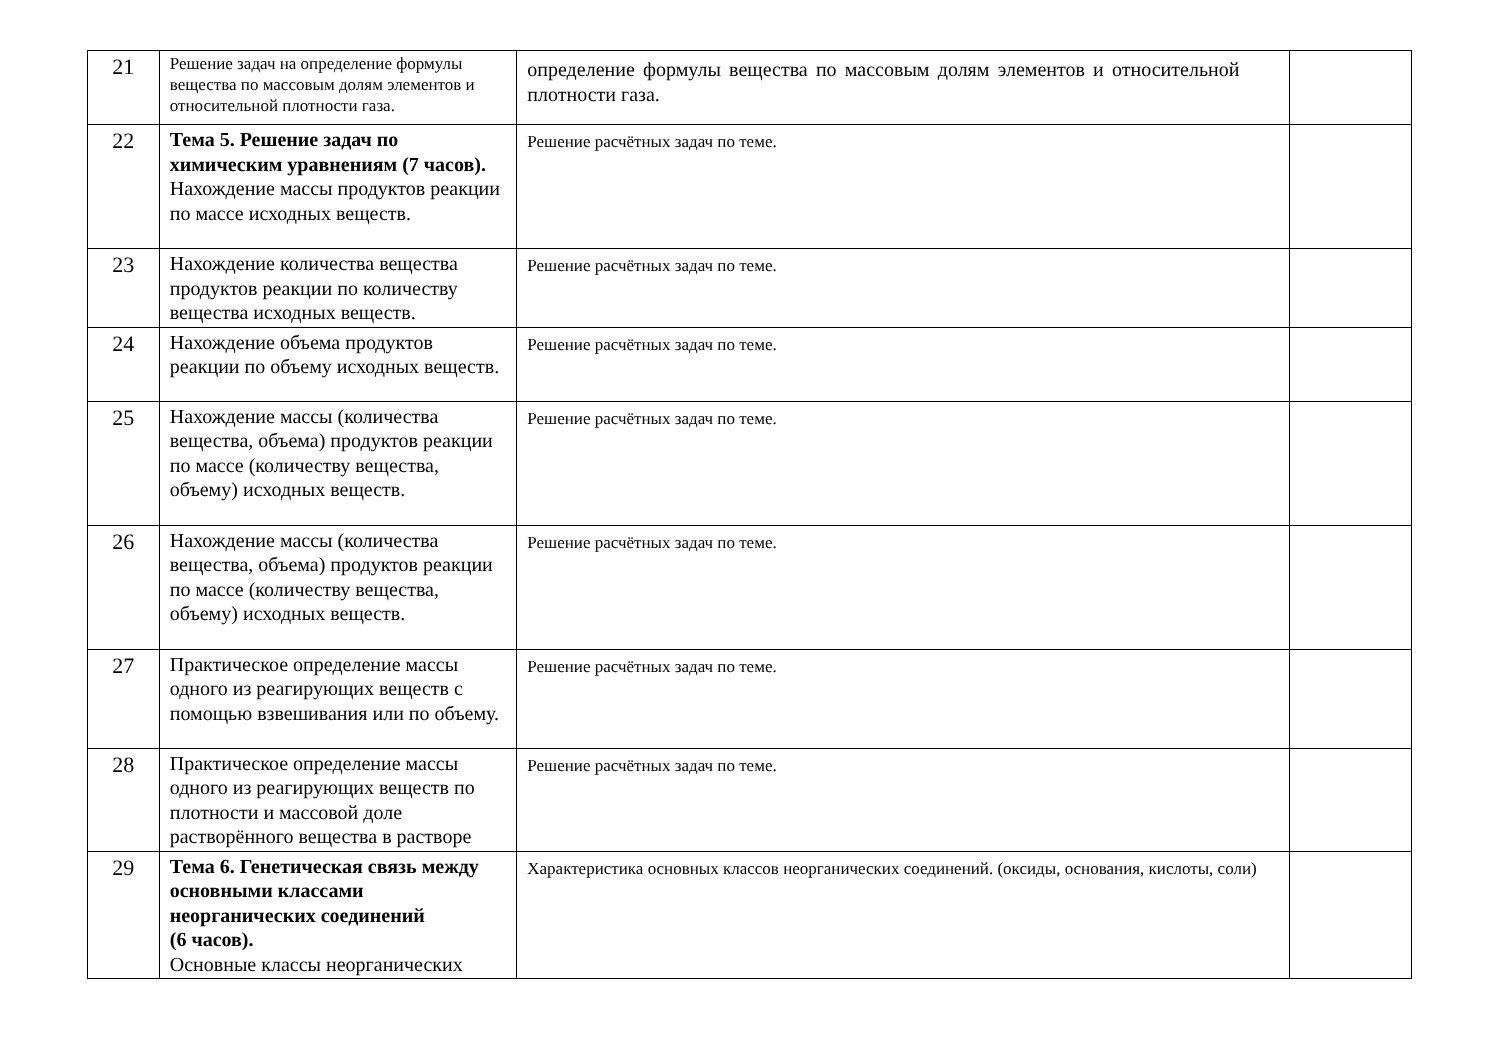| 21 | Решение задач на определение формулы вещества по массовым долям элементов и относительной плотности газа. | определение формулы вещества по массовым долям элементов и относительной плотности газа. | |
| 22 | Тема 5. Решение задач по химическим уравнениям (7 часов). Нахождение массы продуктов реакции по массе исходных веществ. | Решение расчётных задач по теме. | |
| 23 | Нахождение количества вещества продуктов реакции по количеству вещества исходных веществ. | Решение расчётных задач по теме. | |
| 24 | Нахождение объема продуктов реакции по объему исходных веществ. | Решение расчётных задач по теме. | |
| 25 | Нахождение массы (количества вещества, объема) продуктов реакции по массе (количеству вещества, объему) исходных веществ. | Решение расчётных задач по теме. | |
| 26 | Нахождение массы (количества вещества, объема) продуктов реакции по массе (количеству вещества, объему) исходных веществ. | Решение расчётных задач по теме. | |
| 27 | Практическое определение массы одного из реагирующих веществ с помощью взвешивания или по объему. | Решение расчётных задач по теме. | |
| 28 | Практическое определение массы одного из реагирующих веществ по плотности и массовой доле растворённого вещества в растворе | Решение расчётных задач по теме. | |
| 29 | Тема 6. Генетическая связь между основными классами неорганических соединений (6 часов). Основные классы неорганических | Характеристика основных классов неорганических соединений. (оксиды, основания, кислоты, соли) | |